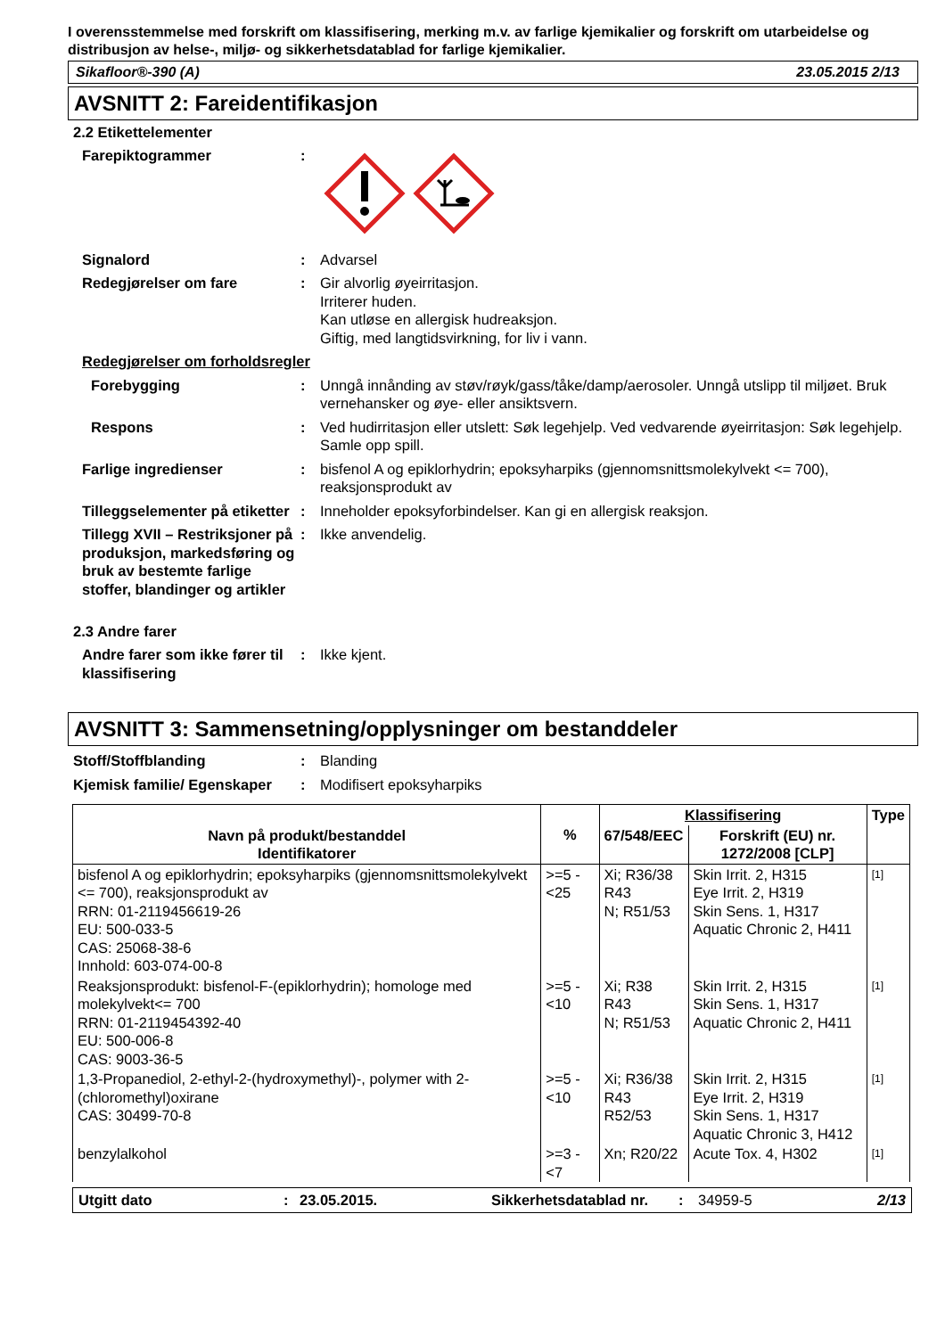I overensstemmelse med forskrift om klassifisering, merking m.v. av farlige kjemikalier og forskrift om utarbeidelse og distribusjon av helse-, miljø- og sikkerhetsdatablad for farlige kjemikalier.
Sikafloor®-390 (A) 23.05.2015 2/13
AVSNITT 2: Fareidentifikasjon
2.2 Etikettelementer
Farepiktogrammer :
Signalord : Advarsel
Redegjørelser om fare : Gir alvorlig øyeirritasjon.
Irriterer huden.
Kan utløse en allergisk hudreaksjon.
Giftig, med langtidsvirkning, for liv i vann.
Redegjørelser om forholdsregler
Forebygging : Unngå innånding av støv/røyk/gass/tåke/damp/aerosoler. Unngå utslipp til miljøet. Bruk vernehansker og øye- eller ansiktsvern.
Respons : Ved hudirritasjon eller utslett: Søk legehjelp. Ved vedvarende øyeirritasjon: Søk legehjelp. Samle opp spill.
Farlige ingredienser : bisfenol A og epiklorhydrin; epoksyharpiks (gjennomsnittsmolekylvekt <= 700), reaksjonsprodukt av
Tilleggselementer på etiketter
: Inneholder epoksyforbindelser. Kan gi en allergisk reaksjon.
Tillegg XVII – Restriksjoner på produksjon, markedsføring og bruk av bestemte farlige stoffer, blandinger og artikler
: Ikke anvendelig.
2.3 Andre farer
Andre farer som ikke fører til klassifisering
: Ikke kjent.
AVSNITT 3: Sammensetning/opplysninger om bestanddeler
Stoff/Stoffblanding : Blanding
Kjemisk familie/ Egenskaper
: Modifisert epoksyharpiks
| Navn på produkt/bestanddel Identifikatorer | % | Klassifisering | | Type |
| --- | --- | --- | --- | --- |
| | | 67/548/EEC | Forskrift (EU) nr. 1272/2008 [CLP] | |
| bisfenol A og epiklorhydrin; epoksyharpiks (gjennomsnittsmolekylvekt <= 700), reaksjonsprodukt av RRN: 01-2119456619-26 EU: 500-033-5 CAS: 25068-38-6 Innhold: 603-074-00-8 | >=5 - <25 | Xi; R36/38 R43 N; R51/53 | Skin Irrit. 2, H315 Eye Irrit. 2, H319 Skin Sens. 1, H317 Aquatic Chronic 2, H411 | [1] |
| Reaksjonsprodukt: bisfenol-F-(epiklorhydrin); homologe med molekylvekt<= 700 RRN: 01-2119454392-40 EU: 500-006-8 CAS: 9003-36-5 | >=5 - <10 | Xi; R38 R43 N; R51/53 | Skin Irrit. 2, H315 Skin Sens. 1, H317 Aquatic Chronic 2, H411 | [1] |
| 1,3-Propanediol, 2-ethyl-2-(hydroxymethyl)-, polymer with 2-(chloromethyl)oxirane CAS: 30499-70-8 | >=5 - <10 | Xi; R36/38 R43 R52/53 | Skin Irrit. 2, H315 Eye Irrit. 2, H319 Skin Sens. 1, H317 Aquatic Chronic 3, H412 | [1] |
| benzylalkohol | >=3 - <7 | Xn; R20/22 | Acute Tox. 4, H302 | [1] |
Utgitt dato: 23.05.2015. Sikkerhetsdatablad nr.: 34959-5 2/13